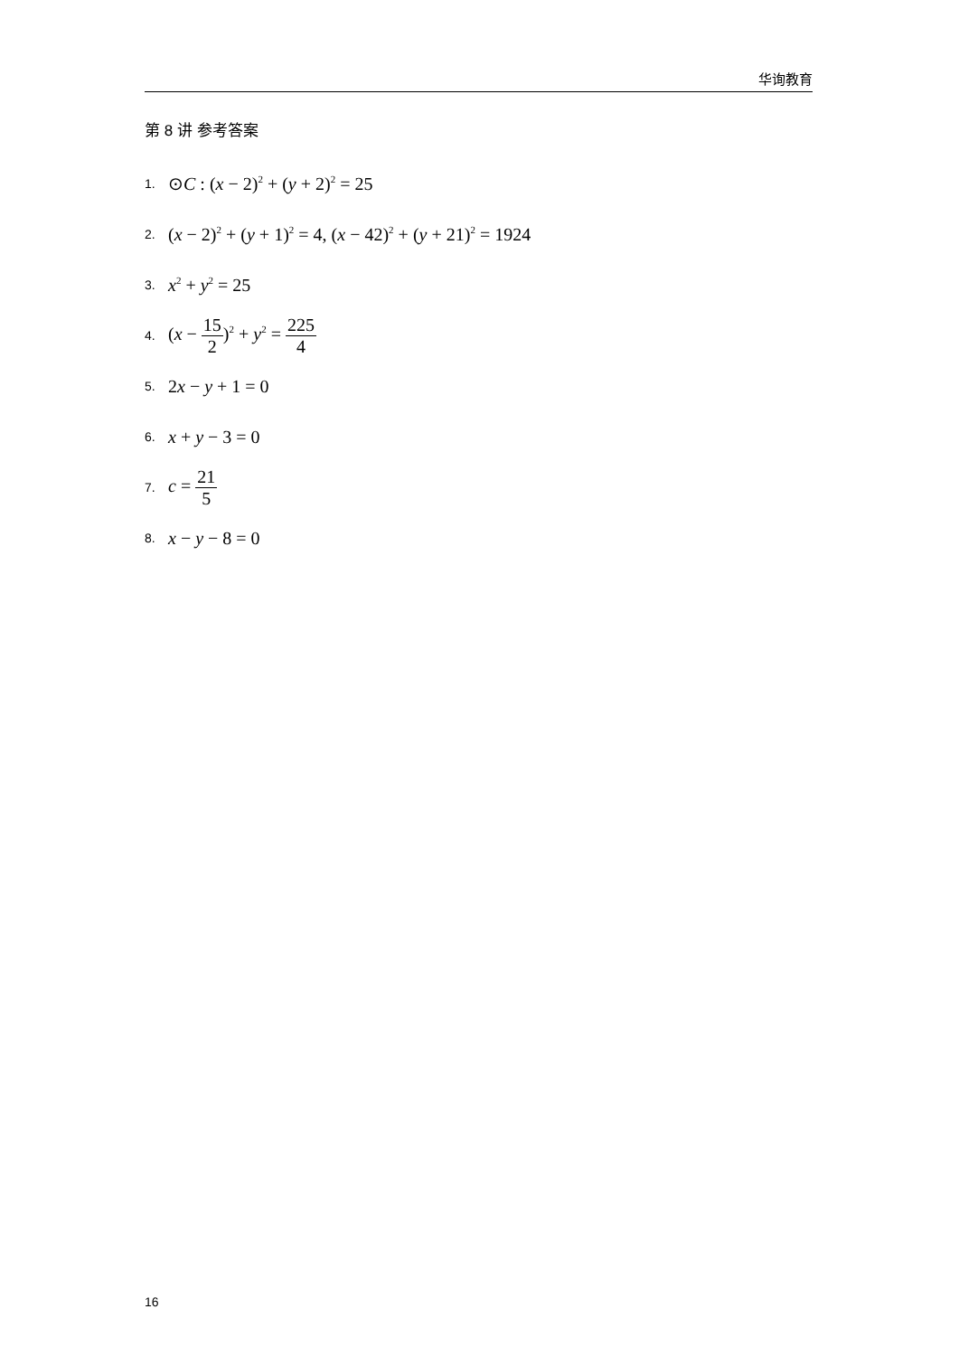华询教育
第 8 讲 参考答案
1. ⊙C : (x − 2)<sup>2</sup> + (y + 2)<sup>2</sup> = 25
2. (x − 2)<sup>2</sup> + (y + 1)<sup>2</sup> = 4, (x − 42)<sup>2</sup> + (y + 21)<sup>2</sup> = 1924
3. x<sup>2</sup> + y<sup>2</sup> = 25
4. (x − 15 2)<sup>2</sup> + y<sup>2</sup> = 225 4
5. 2x − y + 1 = 0
6. x + y − 3 = 0
7. c = 21 5
8. x − y − 8 = 0
16